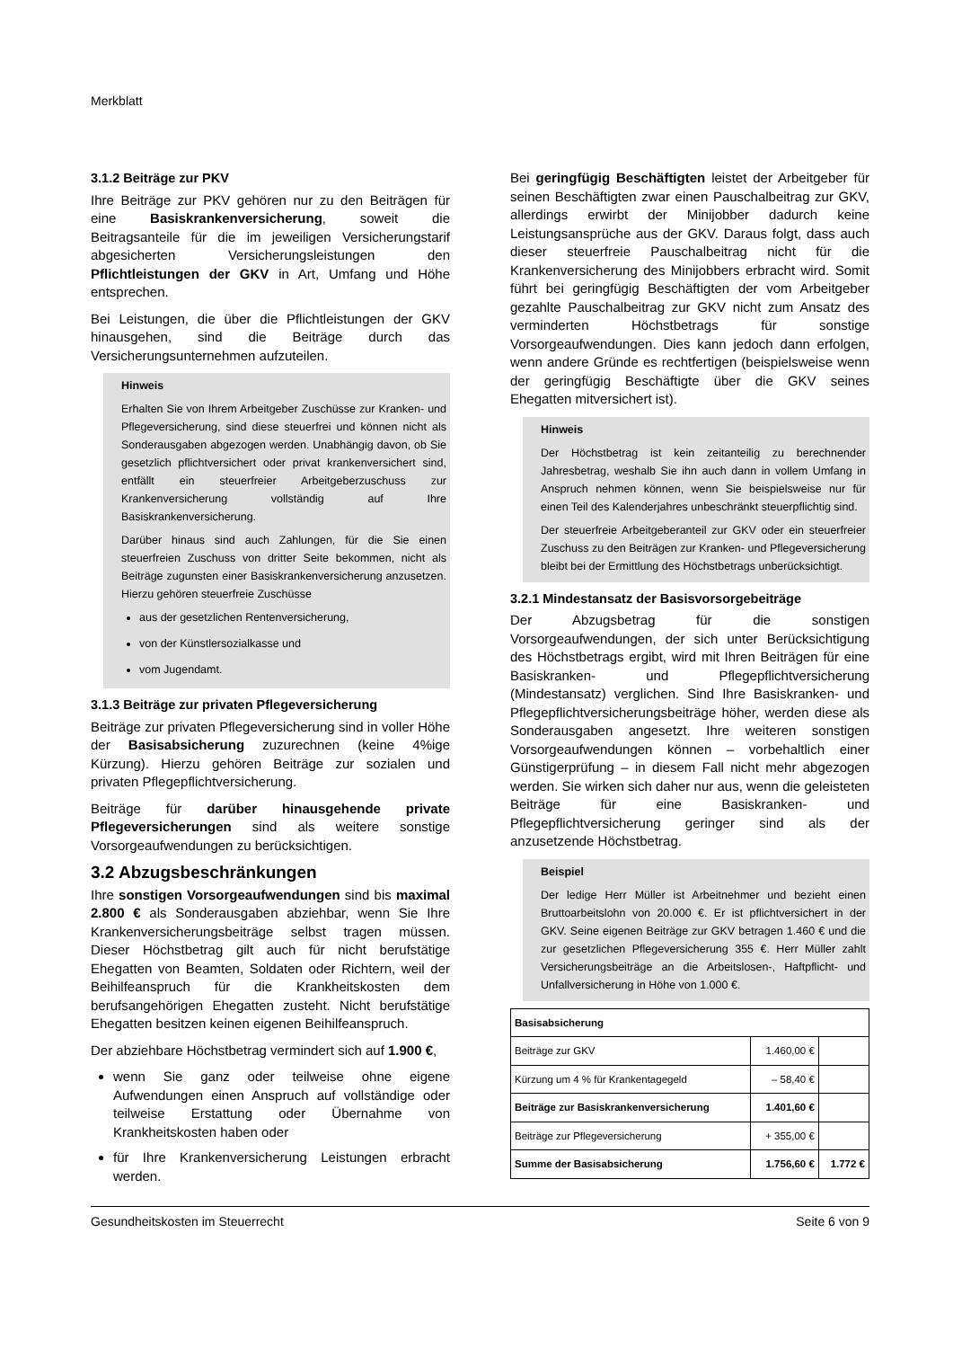Merkblatt
3.1.2 Beiträge zur PKV
Ihre Beiträge zur PKV gehören nur zu den Beiträgen für eine Basiskrankenversicherung, soweit die Beitragsanteile für die im jeweiligen Versicherungstarif abgesicherten Versicherungsleistungen den Pflichtleistungen der GKV in Art, Umfang und Höhe entsprechen.
Bei Leistungen, die über die Pflichtleistungen der GKV hinausgehen, sind die Beiträge durch das Versicherungsunternehmen aufzuteilen.
Hinweis
Erhalten Sie von Ihrem Arbeitgeber Zuschüsse zur Kranken- und Pflegeversicherung, sind diese steuerfrei und können nicht als Sonderausgaben abgezogen werden. Unabhängig davon, ob Sie gesetzlich pflichtversichert oder privat krankenversichert sind, entfällt ein steuerfreier Arbeitgeberzuschuss zur Krankenversicherung vollständig auf Ihre Basiskrankenversicherung.
Darüber hinaus sind auch Zahlungen, für die Sie einen steuerfreien Zuschuss von dritter Seite bekommen, nicht als Beiträge zugunsten einer Basiskrankenversicherung anzusetzen. Hierzu gehören steuerfreie Zuschüsse
aus der gesetzlichen Rentenversicherung,
von der Künstlersozialkasse und
vom Jugendamt.
3.1.3 Beiträge zur privaten Pflegeversicherung
Beiträge zur privaten Pflegeversicherung sind in voller Höhe der Basisabsicherung zuzurechnen (keine 4%ige Kürzung). Hierzu gehören Beiträge zur sozialen und privaten Pflegepflichtversicherung.
Beiträge für darüber hinausgehende private Pflegeversicherungen sind als weitere sonstige Vorsorgeaufwendungen zu berücksichtigen.
3.2 Abzugsbeschränkungen
Ihre sonstigen Vorsorgeaufwendungen sind bis maximal 2.800 € als Sonderausgaben abziehbar, wenn Sie Ihre Krankenversicherungsbeiträge selbst tragen müssen. Dieser Höchstbetrag gilt auch für nicht berufstätige Ehegatten von Beamten, Soldaten oder Richtern, weil der Beihilfeanspruch für die Krankheitskosten dem berufsangehörigen Ehegatten zusteht. Nicht berufstätige Ehegatten besitzen keinen eigenen Beihilfeanspruch.
Der abziehbare Höchstbetrag vermindert sich auf 1.900 €,
wenn Sie ganz oder teilweise ohne eigene Aufwendungen einen Anspruch auf vollständige oder teilweise Erstattung oder Übernahme von Krankheitskosten haben oder
für Ihre Krankenversicherung Leistungen erbracht werden.
Bei geringfügig Beschäftigten leistet der Arbeitgeber für seinen Beschäftigten zwar einen Pauschalbeitrag zur GKV, allerdings erwirbt der Minijobber dadurch keine Leistungsansprüche aus der GKV. Daraus folgt, dass auch dieser steuerfreie Pauschalbeitrag nicht für die Krankenversicherung des Minijobbers erbracht wird. Somit führt bei geringfügig Beschäftigten der vom Arbeitgeber gezahlte Pauschalbeitrag zur GKV nicht zum Ansatz des verminderten Höchstbetrags für sonstige Vorsorgeaufwendungen. Dies kann jedoch dann erfolgen, wenn andere Gründe es rechtfertigen (beispielsweise wenn der geringfügig Beschäftigte über die GKV seines Ehegatten mitversichert ist).
Hinweis
Der Höchstbetrag ist kein zeitanteilig zu berechnender Jahresbetrag, weshalb Sie ihn auch dann in vollem Umfang in Anspruch nehmen können, wenn Sie beispielsweise nur für einen Teil des Kalenderjahres unbeschränkt steuerpflichtig sind.
Der steuerfreie Arbeitgeberanteil zur GKV oder ein steuerfreier Zuschuss zu den Beiträgen zur Kranken- und Pflegeversicherung bleibt bei der Ermittlung des Höchstbetrags unberücksichtigt.
3.2.1 Mindestansatz der Basisvorsorgebeiträge
Der Abzugsbetrag für die sonstigen Vorsorgeaufwendungen, der sich unter Berücksichtigung des Höchstbetrags ergibt, wird mit Ihren Beiträgen für eine Basiskranken- und Pflegepflichtversicherung (Mindestansatz) verglichen. Sind Ihre Basiskranken- und Pflegepflichtversicherungsbeiträge höher, werden diese als Sonderausgaben angesetzt. Ihre weiteren sonstigen Vorsorgeaufwendungen können – vorbehaltlich einer Günstigerprüfung – in diesem Fall nicht mehr abgezogen werden. Sie wirken sich daher nur aus, wenn die geleisteten Beiträge für eine Basiskranken- und Pflegepflichtversicherung geringer sind als der anzusetzende Höchstbetrag.
Beispiel
Der ledige Herr Müller ist Arbeitnehmer und bezieht einen Bruttoarbeitslohn von 20.000 €. Er ist pflichtversichert in der GKV. Seine eigenen Beiträge zur GKV betragen 1.460 € und die zur gesetzlichen Pflegeversicherung 355 €. Herr Müller zahlt Versicherungsbeiträge an die Arbeitslosen-, Haftpflicht- und Unfallversicherung in Höhe von 1.000 €.
| Basisabsicherung | | |
| --- | --- | --- |
| Beiträge zur GKV | 1.460,00 € | |
| Kürzung um 4 % für Krankentagegeld | – 58,40 € | |
| Beiträge zur Basiskrankenversicherung | 1.401,60 € | |
| Beiträge zur Pflegeversicherung | + 355,00 € | |
| Summe der Basisabsicherung | 1.756,60 € | 1.772 € |
Gesundheitskosten im Steuerrecht Seite 6 von 9